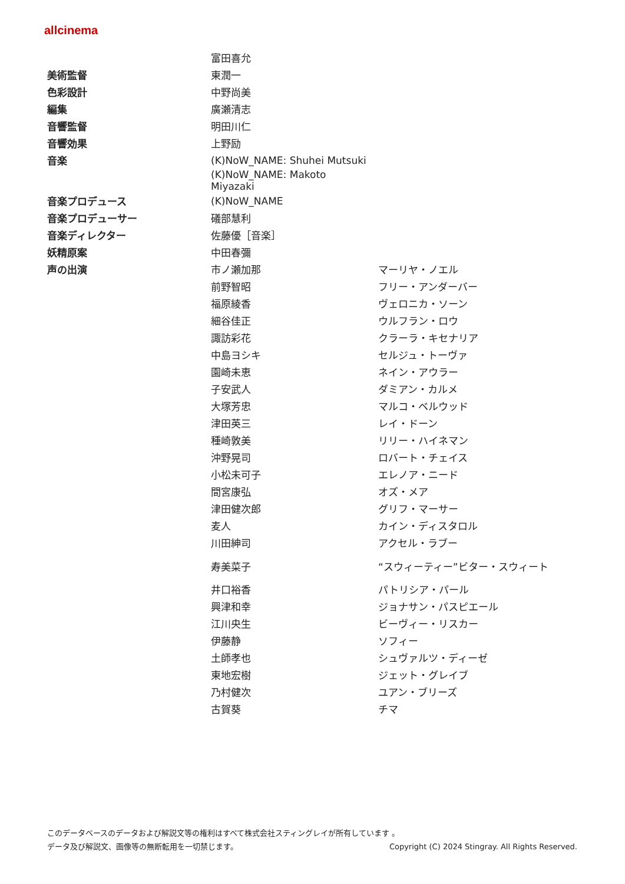allcinema
| | 富田喜允 | |
| 美術監督 | 東潤一 | |
| 色彩設計 | 中野尚美 | |
| 編集 | 廣瀬清志 | |
| 音響監督 | 明田川仁 | |
| 音響効果 | 上野励 | |
| 音楽 | (K)NoW_NAME: Shuhei Mutsuki | |
| | (K)NoW_NAME: Makoto Miyazaki | |
| 音楽プロデュース | (K)NoW_NAME | |
| 音楽プロデューサー | 礒部慧利 | |
| 音楽ディレクター | 佐藤優［音楽］ | |
| 妖精原案 | 中田春彌 | |
| 声の出演 | 市ノ瀬加那 | マーリヤ・ノエル |
| | 前野智昭 | フリー・アンダーバー |
| | 福原綾香 | ヴェロニカ・ソーン |
| | 細谷佳正 | ウルフラン・ロウ |
| | 諏訪彩花 | クラーラ・キセナリア |
| | 中島ヨシキ | セルジュ・トーヴァ |
| | 園崎未恵 | ネイン・アウラー |
| | 子安武人 | ダミアン・カルメ |
| | 大塚芳忠 | マルコ・ベルウッド |
| | 津田英三 | レイ・ドーン |
| | 種崎敦美 | リリー・ハイネマン |
| | 沖野晃司 | ロバート・チェイス |
| | 小松未可子 | エレノア・ニード |
| | 間宮康弘 | オズ・メア |
| | 津田健次郎 | グリフ・マーサー |
| | 麦人 | カイン・ディスタロル |
| | 川田紳司 | アクセル・ラブー |
| | 寿美菜子 | “スウィーティー”ビター・スウィート |
| | 井口裕香 | パトリシア・パール |
| | 興津和幸 | ジョナサン・パスピエール |
| | 江川央生 | ビーヴィー・リスカー |
| | 伊藤静 | ソフィー |
| | 土師孝也 | シュヴァルツ・ディーゼ |
| | 東地宏樹 | ジェット・グレイブ |
| | 乃村健次 | ユアン・ブリーズ |
| | 古賀葵 | チマ |
このデータベースのデータおよび解説文等の権利はすべて株式会社スティングレイが所有しています 。
データ及び解説文、画像等の無断転用を一切禁じます。 Copyright (C) 2024 Stingray. All Rights Reserved.